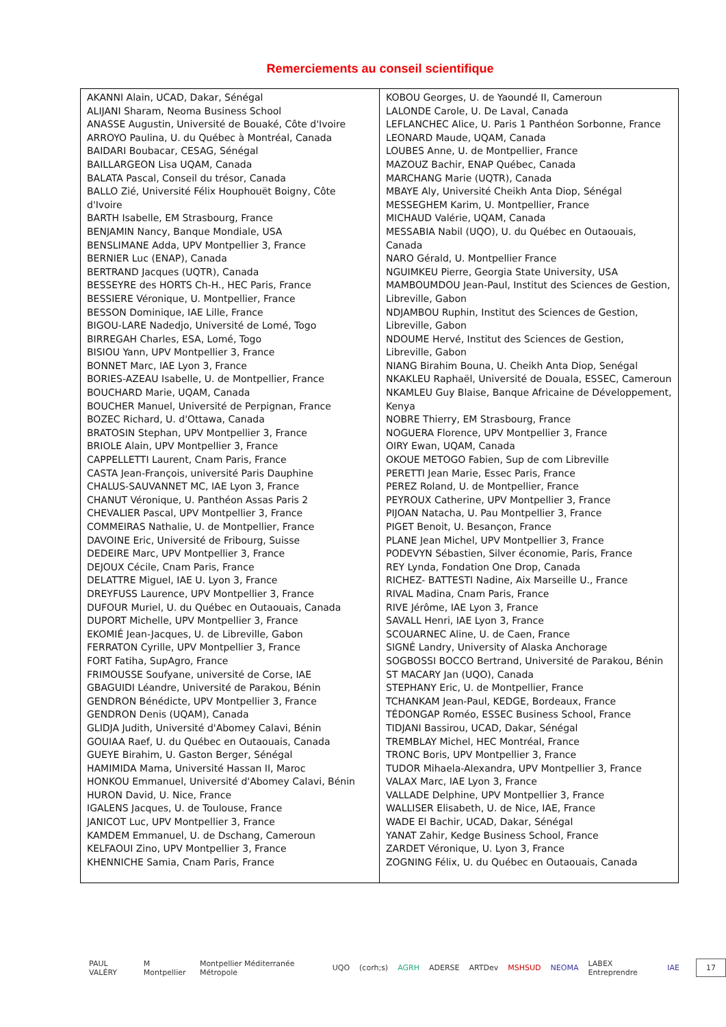Remerciements au conseil scientifique
| AKANNI Alain, UCAD, Dakar, Sénégal ALIJANI Sharam, Neoma Business School ANASSE Augustin, Université de Bouaké, Côte d'Ivoire ARROYO Paulina, U. du Québec à Montréal, Canada BAIDARI Boubacar, CESAG, Sénégal BAILLARGEON Lisa UQAM, Canada BALATA Pascal, Conseil du trésor, Canada BALLO Zié, Université Félix Houphouët Boigny, Côte d'Ivoire BARTH Isabelle, EM Strasbourg, France BENJAMIN Nancy, Banque Mondiale, USA BENSLIMANE Adda, UPV Montpellier 3, France BERNIER Luc (ENAP), Canada BERTRAND Jacques (UQTR), Canada BESSEYRE des HORTS Ch-H., HEC Paris, France BESSIERE Véronique, U. Montpellier, France BESSON Dominique, IAE Lille, France BIGOU-LARE Nadedjo, Université de Lomé, Togo BIRREGAH Charles, ESA, Lomé, Togo BISIOU Yann, UPV Montpellier 3, France BONNET Marc, IAE Lyon 3, France BORIES-AZEAU Isabelle, U. de Montpellier, France BOUCHARD Marie, UQAM, Canada BOUCHER Manuel, Université de Perpignan, France BOZEC Richard, U. d'Ottawa, Canada BRATOSIN Stephan, UPV Montpellier 3, France BRIOLE Alain, UPV Montpellier 3, France CAPPELLETTI Laurent, Cnam Paris, France CASTA Jean-François, université Paris Dauphine CHALUS-SAUVANNET MC, IAE Lyon 3, France CHANUT Véronique, U. Panthéon Assas Paris 2 CHEVALIER Pascal, UPV Montpellier 3, France COMMEIRAS Nathalie, U. de Montpellier, France DAVOINE Eric, Université de Fribourg, Suisse DEDEIRE Marc, UPV Montpellier 3, France DEJOUX Cécile, Cnam Paris, France DELATTRE Miguel, IAE U. Lyon 3, France DREYFUSS Laurence, UPV Montpellier 3, France DUFOUR Muriel, U. du Québec en Outaouais, Canada DUPORT Michelle, UPV Montpellier 3, France EKOMIÉ Jean-Jacques, U. de Libreville, Gabon FERRATON Cyrille, UPV Montpellier 3, France FORT Fatiha, SupAgro, France FRIMOUSSE Soufyane, université de Corse, IAE GBAGUIDI Léandre, Université de Parakou, Bénin GENDRON Bénédicte, UPV Montpellier 3, France GENDRON Denis (UQAM), Canada GLIDJA Judith, Université d'Abomey Calavi, Bénin GOUIAA Raef, U. du Québec en Outaouais, Canada GUEYE Birahim, U. Gaston Berger, Sénégal HAMIMIDA Mama, Université Hassan II, Maroc HONKOU Emmanuel, Université d'Abomey Calavi, Bénin HURON David, U. Nice, France IGALENS Jacques, U. de Toulouse, France JANICOT Luc, UPV Montpellier 3, France KAMDEM Emmanuel, U. de Dschang, Cameroun KELFAOUI Zino, UPV Montpellier 3, France KHENNICHE Samia, Cnam Paris, France | KOBOU Georges, U. de Yaoundé II, Cameroun LALONDE Carole, U. De Laval, Canada LEFLANCHEC Alice, U. Paris 1 Panthéon Sorbonne, France LEONARD Maude, UQAM, Canada LOUBES Anne, U. de Montpellier, France MAZOUZ Bachir, ENAP Québec, Canada MARCHANG Marie (UQTR), Canada MBAYE Aly, Université Cheikh Anta Diop, Sénégal MESSEGHEM Karim, U. Montpellier, France MICHAUD Valérie, UQAM, Canada MESSABIA Nabil (UQO), U. du Québec en Outaouais, Canada NARO Gérald, U. Montpellier France NGUIMKEU Pierre, Georgia State University, USA MAMBOUMDOU Jean-Paul, Institut des Sciences de Gestion, Libreville, Gabon NDJAMBOU Ruphin, Institut des Sciences de Gestion, Libreville, Gabon NDOUME Hervé, Institut des Sciences de Gestion, Libreville, Gabon NIANG Birahim Bouna, U. Cheikh Anta Diop, Senégal NKAKLEU Raphaël, Université de Douala, ESSEC, Cameroun NKAMLEU Guy Blaise, Banque Africaine de Développement, Kenya NOBRE Thierry, EM Strasbourg, France NOGUERA Florence, UPV Montpellier 3, France OIRY Ewan, UQAM, Canada OKOUE METOGO Fabien, Sup de com Libreville PERETTI Jean Marie, Essec Paris, France PEREZ Roland, U. de Montpellier, France PEYROUX Catherine, UPV Montpellier 3, France PIJOAN Natacha, U. Pau Montpellier 3, France PIGET Benoit, U. Besançon, France PLANE Jean Michel, UPV Montpellier 3, France PODEVYN Sébastien, Silver économie, Paris, France REY Lynda, Fondation One Drop, Canada RICHEZ- BATTESTI Nadine, Aix Marseille U., France RIVAL Madina, Cnam Paris, France RIVE Jérôme, IAE Lyon 3, France SAVALL Henri, IAE Lyon 3, France SCOUARNEC Aline, U. de Caen, France SIGNÉ Landry, University of Alaska Anchorage SOGBOSSI BOCCO Bertrand, Université de Parakou, Bénin ST MACARY Jan (UQO), Canada STEPHANY Eric, U. de Montpellier, France TCHANKAM Jean-Paul, KEDGE, Bordeaux, France TÉDONGAP Roméo, ESSEC Business School, France TIDJANI Bassirou, UCAD, Dakar, Sénégal TREMBLAY Michel, HEC Montréal, France TRONC Boris, UPV Montpellier 3, France TUDOR Mihaela-Alexandra, UPV Montpellier 3, France VALAX Marc, IAE Lyon 3, France VALLADE Delphine, UPV Montpellier 3, France WALLISER Elisabeth, U. de Nice, IAE, France WADE El Bachir, UCAD, Dakar, Sénégal YANAT Zahir, Kedge Business School, France ZARDET Véronique, U. Lyon 3, France ZOGNING Félix, U. du Québec en Outaouais, Canada |
PAUL VALÉRY M Montpellier Montpellier Méditerranée Métropole UQO (corh;s) AGRH ADERSE ARTDev MSHSUD NEOMA LABEX Entreprendre IAE 17